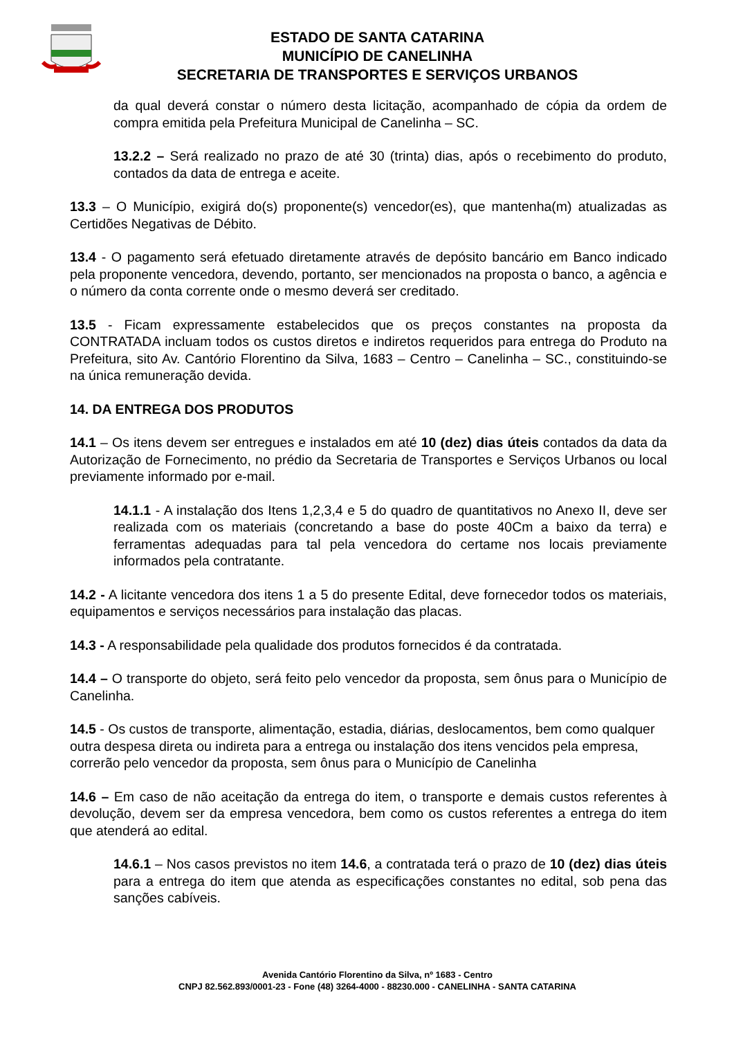ESTADO DE SANTA CATARINA
MUNICÍPIO DE CANELINHA
SECRETARIA DE TRANSPORTES E SERVIÇOS URBANOS
da qual deverá constar o número desta licitação, acompanhado de cópia da ordem de compra emitida pela Prefeitura Municipal de Canelinha – SC.
13.2.2 – Será realizado no prazo de até 30 (trinta) dias, após o recebimento do produto, contados da data de entrega e aceite.
13.3 – O Município, exigirá do(s) proponente(s) vencedor(es), que mantenha(m) atualizadas as Certidões Negativas de Débito.
13.4 - O pagamento será efetuado diretamente através de depósito bancário em Banco indicado pela proponente vencedora, devendo, portanto, ser mencionados na proposta o banco, a agência e o número da conta corrente onde o mesmo deverá ser creditado.
13.5 - Ficam expressamente estabelecidos que os preços constantes na proposta da CONTRATADA incluam todos os custos diretos e indiretos requeridos para entrega do Produto na Prefeitura, sito Av. Cantório Florentino da Silva, 1683 – Centro – Canelinha – SC., constituindo-se na única remuneração devida.
14. DA ENTREGA DOS PRODUTOS
14.1 – Os itens devem ser entregues e instalados em até 10 (dez) dias úteis contados da data da Autorização de Fornecimento, no prédio da Secretaria de Transportes e Serviços Urbanos ou local previamente informado por e-mail.
14.1.1 - A instalação dos Itens 1,2,3,4 e 5 do quadro de quantitativos no Anexo II, deve ser realizada com os materiais (concretando a base do poste 40Cm a baixo da terra) e ferramentas adequadas para tal pela vencedora do certame nos locais previamente informados pela contratante.
14.2 - A licitante vencedora dos itens 1 a 5 do presente Edital, deve fornecedor todos os materiais, equipamentos e serviços necessários para instalação das placas.
14.3 - A responsabilidade pela qualidade dos produtos fornecidos é da contratada.
14.4 – O transporte do objeto, será feito pelo vencedor da proposta, sem ônus para o Município de Canelinha.
14.5 - Os custos de transporte, alimentação, estadia, diárias, deslocamentos, bem como qualquer outra despesa direta ou indireta para a entrega ou instalação dos itens vencidos pela empresa, correrão pelo vencedor da proposta, sem ônus para o Município de Canelinha
14.6 – Em caso de não aceitação da entrega do item, o transporte e demais custos referentes à devolução, devem ser da empresa vencedora, bem como os custos referentes a entrega do item que atenderá ao edital.
14.6.1 – Nos casos previstos no item 14.6, a contratada terá o prazo de 10 (dez) dias úteis para a entrega do item que atenda as especificações constantes no edital, sob pena das sanções cabíveis.
Avenida Cantório Florentino da Silva, nº 1683 - Centro
CNPJ 82.562.893/0001-23 - Fone (48) 3264-4000 - 88230.000 - CANELINHA - SANTA CATARINA